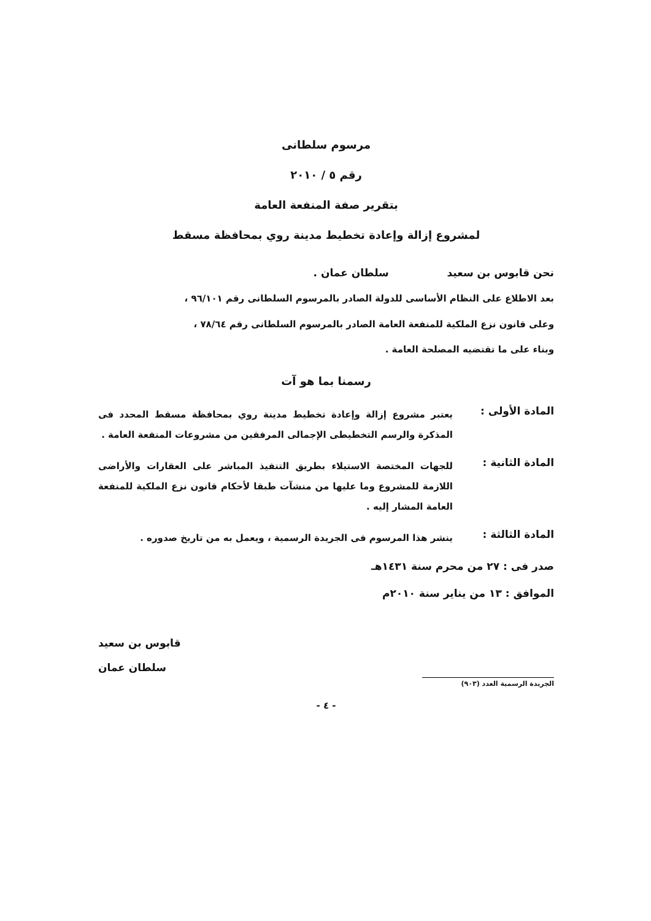مرسوم سلطانى
رقم ٥ / ٢٠١٠
بتقرير صفة المنفعة العامة
لمشروع إزالة وإعادة تخطيط مدينة روي بمحافظة مسقط
نحن قابوس بن سعيد سلطان عمان .
بعد الاطلاع على النظام الأساسى للدولة الصادر بالمرسوم السلطانى رقم ٩٦/١٠١ ،
وعلى قانون نزع الملكية للمنفعة العامة الصادر بالمرسوم السلطانى رقم ٧٨/٦٤ ،
وبناء على ما تقتضيه المصلحة العامة .
رسمنا بما هو آت
المادة الأولى :
يعتبر مشروع إزالة وإعادة تخطيط مدينة روي بمحافظة مسقط المحدد فى المذكرة والرسم التخطيطى الإجمالى المرفقين من مشروعات المنفعة العامة .
المادة الثانية :
للجهات المختصة الاستيلاء بطريق التنفيذ المباشر على العقارات والأراضى اللازمة للمشروع وما عليها من منشآت طبقا لأحكام قانون نزع الملكية للمنفعة العامة المشار إليه .
المادة الثالثة :
ينشر هذا المرسوم فى الجريدة الرسمية ، ويعمل به من تاريخ صدوره .
صدر فى : ٢٧ من محرم سنة ١٤٣١هـ
الموافق : ١٣ من يناير سنة ٢٠١٠م
قابوس بن سعيد
سلطان عمان
الجريدة الرسمية العدد (٩٠٣)
- ٤ -